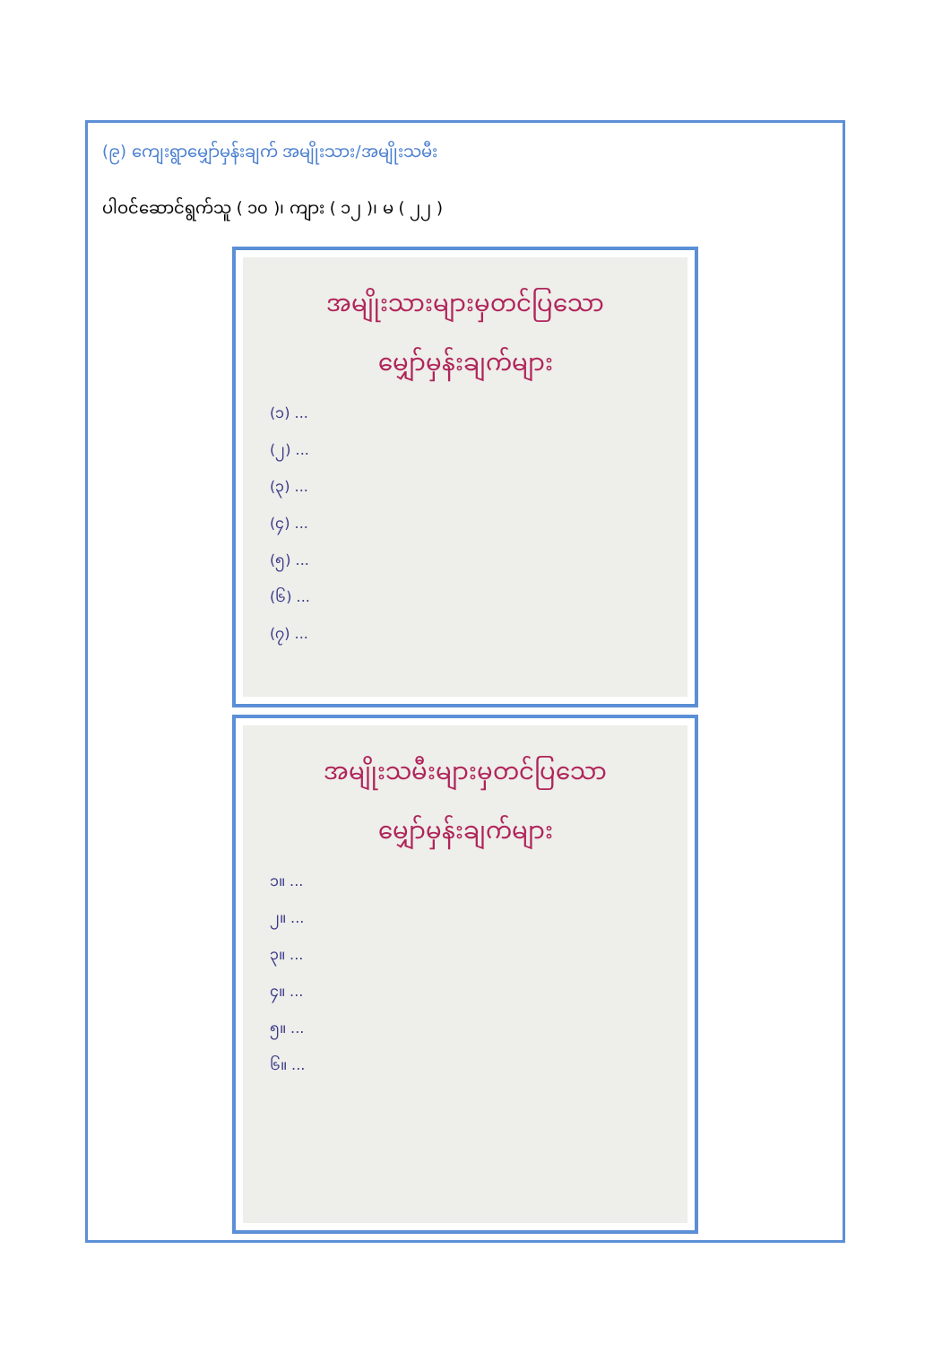(၉) ကျေးရွာမျှော်မှန်းချက် အမျိုးသား/အမျိုးသမီး
ပါဝင်ဆောင်ရွက်သူ ( ၁၀ )၊ ကျား ( ၁၂ )၊ မ ( ၂၂ )
အမျိုးသားများမှတင်ပြသော
မျှော်မှန်းချက်များ
(၁) ...
(၂) ...
(၃) ...
(၄) ...
(၅) ...
(၆) ...
(၇) ...
အမျိုးသမီးများမှတင်ပြသော
မျှော်မှန်းချက်များ
၁။ ...
၂။ ...
၃။ ...
၄။ ...
၅။ ...
၆။ ...